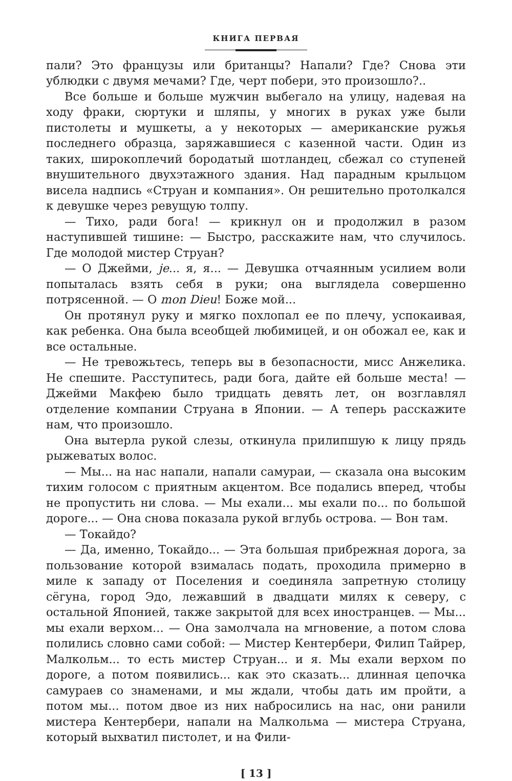КНИГА ПЕРВАЯ
пали? Это французы или британцы? Напали? Где? Снова эти ублюдки с двумя мечами? Где, черт побери, это произошло?..
Все больше и больше мужчин выбегало на улицу, надевая на ходу фраки, сюртуки и шляпы, у многих в руках уже были пистолеты и мушкеты, а у некоторых — американские ружья последнего образца, заряжавшиеся с казенной части. Один из таких, широкоплечий бородатый шотландец, сбежал со ступеней внушительного двухэтажного здания. Над парадным крыльцом висела надпись «Струан и компания». Он решительно протолкался к девушке через ревущую толпу.
— Тихо, ради бога! — крикнул он и продолжил в разом наступившей тишине: — Быстро, расскажите нам, что случилось. Где молодой мистер Струан?
— О Джейми, je... я, я... — Девушка отчаянным усилием воли попыталась взять себя в руки; она выглядела совершенно потрясенной. — О mon Dieu! Боже мой...
Он протянул руку и мягко похлопал ее по плечу, успокаивая, как ребенка. Она была всеобщей любимицей, и он обожал ее, как и все остальные.
— Не тревожьтесь, теперь вы в безопасности, мисс Анжелика. Не спешите. Расступитесь, ради бога, дайте ей больше места! — Джейми Макфею было тридцать девять лет, он возглавлял отделение компании Струана в Японии. — А теперь расскажите нам, что произошло.
Она вытерла рукой слезы, откинула прилипшую к лицу прядь рыжеватых волос.
— Мы... на нас напали, напали самураи, — сказала она высоким тихим голосом с приятным акцентом. Все подались вперед, чтобы не пропустить ни слова. — Мы ехали... мы ехали по... по большой дороге... — Она снова показала рукой вглубь острова. — Вон там.
— Токайдо?
— Да, именно, Токайдо... — Эта большая прибрежная дорога, за пользование которой взималась подать, проходила примерно в миле к западу от Поселения и соединяла запретную столицу сёгуна, город Эдо, лежавший в двадцати милях к северу, с остальной Японией, также закрытой для всех иностранцев. — Мы... мы ехали верхом... — Она замолчала на мгновение, а потом слова полились словно сами собой: — Мистер Кентербери, Филип Тайрер, Малкольм... то есть мистер Струан... и я. Мы ехали верхом по дороге, а потом появились... как это сказать... длинная цепочка самураев со знаменами, и мы ждали, чтобы дать им пройти, а потом мы... потом двое из них набросились на нас, они ранили мистера Кентербери, напали на Малкольма — мистера Струана, который выхватил пистолет, и на Фили-
[ 13 ]